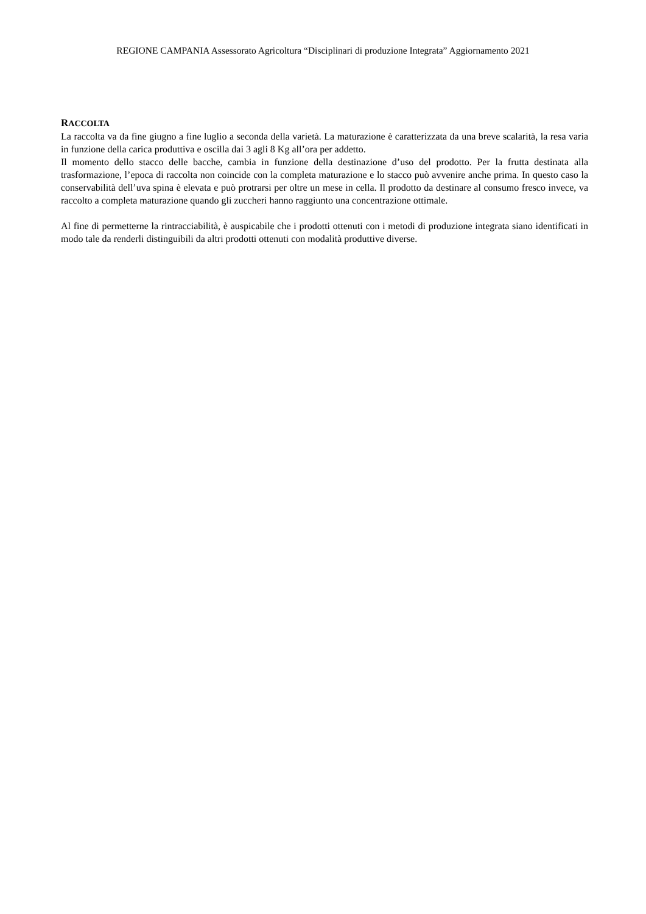REGIONE CAMPANIA Assessorato Agricoltura “Disciplinari di produzione Integrata” Aggiornamento 2021
RACCOLTA
La raccolta va da fine giugno a fine luglio a seconda della varietà. La maturazione è caratterizzata da una breve scalarità, la resa varia in funzione della carica produttiva e oscilla dai 3 agli 8 Kg all’ora per addetto.
Il momento dello stacco delle bacche, cambia in funzione della destinazione d’uso del prodotto. Per la frutta destinata alla trasformazione, l’epoca di raccolta non coincide con la completa maturazione e lo stacco può avvenire anche prima. In questo caso la conservabilità dell’uva spina è elevata e può protrarsi per oltre un mese in cella. Il prodotto da destinare al consumo fresco invece, va raccolto a completa maturazione quando gli zuccheri hanno raggiunto una concentrazione ottimale.
Al fine di permetterne la rintracciabilità, è auspicabile che i prodotti ottenuti con i metodi di produzione integrata siano identificati in modo tale da renderli distinguibili da altri prodotti ottenuti con modalità produttive diverse.